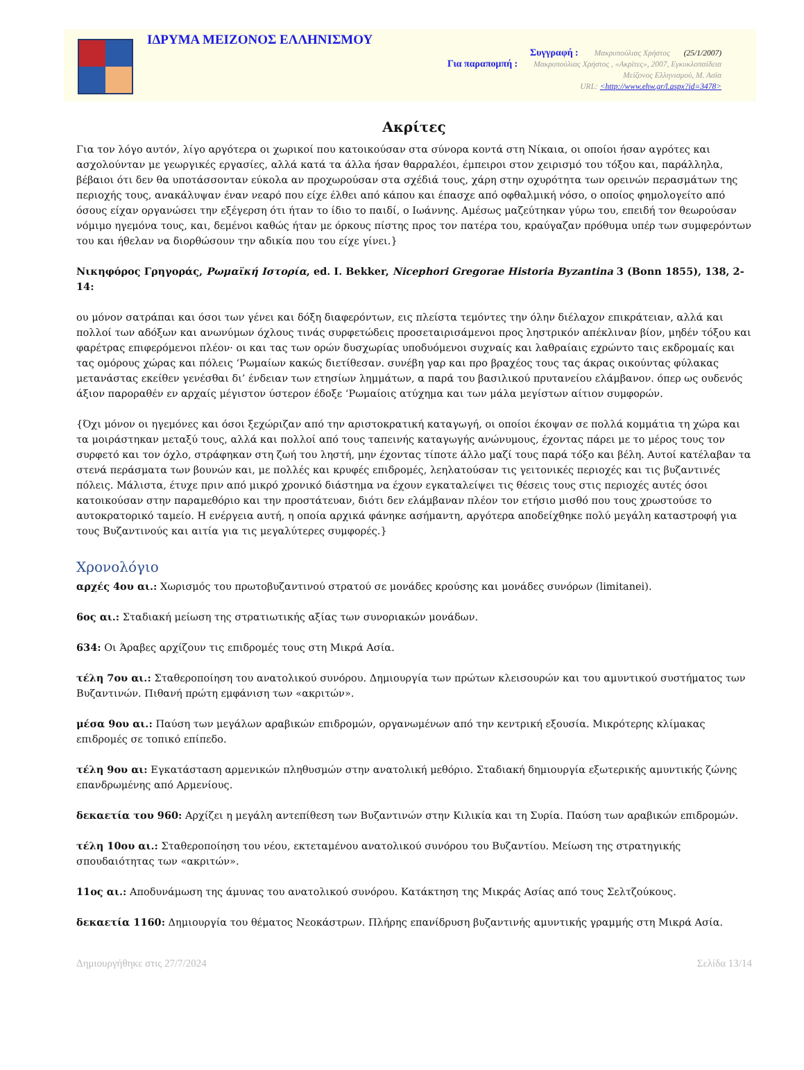ΙΔΡΥΜΑ ΜΕΙΖΟΝΟΣ ΕΛΛΗΝΙΣΜΟΥ
Συγγραφή : Μακρυπούλιας Χρήστος (25/1/2007)
Για παραπομπή : Μακρυπούλιας Χρήστος , «Ακρίτες», 2007, Εγκυκλοπαίδεια
Μείζονος Ελληνισμού, Μ. Ασία
URL: <http://www.ehw.gr/l.aspx?id=3478>
Ακρίτες
Για τον λόγο αυτόν, λίγο αργότερα οι χωρικοί που κατοικούσαν στα σύνορα κοντά στη Νίκαια, οι οποίοι ήσαν αγρότες και ασχολούνταν με γεωργικές εργασίες, αλλά κατά τα άλλα ήσαν θαρραλέοι, έμπειροι στον χειρισμό του τόξου και, παράλληλα, βέβαιοι ότι δεν θα υποτάσσονταν εύκολα αν προχωρούσαν στα σχέδιά τους, χάρη στην οχυρότητα των ορεινών περασμάτων της περιοχής τους, ανακάλυψαν έναν νεαρό που είχε έλθει από κάπου και έπασχε από οφθαλμική νόσο, ο οποίος φημολογείτο από όσους είχαν οργανώσει την εξέγερση ότι ήταν το ίδιο το παιδί, ο Ιωάννης. Αμέσως μαζεύτηκαν γύρω του, επειδή τον θεωρούσαν νόμιμο ηγεμόνα τους, και, δεμένοι καθώς ήταν με όρκους πίστης προς τον πατέρα του, κραύγαζαν πρόθυμα υπέρ των συμφερόντων του και ήθελαν να διορθώσουν την αδικία που του είχε γίνει.}
Νικηφόρος Γρηγοράς, Ρωμαϊκή Ιστορία, ed. I. Bekker, Nicephori Gregorae Historia Byzantina 3 (Bonn 1855), 138, 2-14:
ου μόνον σατράπαι και όσοι των γένει και δόξη διαφερόντων, εις πλείστα τεμόντες την όλην διέλαχον επικράτειαν, αλλά και πολλοί των αδόξων και ανωνύμων όχλους τινάς συρφετώδεις προσεταιρισάμενοι προς ληστρικόν απέκλιναν βίον, μηδέν τόξου και φαρέτρας επιφερόμενοι πλέον· οι και τας των ορών δυσχωρίας υποδυόμενοι συχναίς και λαθραίαις εχρώντο ταις εκδρομαίς και τας ομόρους χώρας και πόλεις ‘Ρωμαίων κακώς διετίθεσαν. συνέβη γαρ και προ βραχέος τους τας άκρας οικούντας φύλακας μετανάστας εκείθεν γενέσθαι δι’ ένδειαν των ετησίων λημμάτων, α παρά του βασιλικού πρυτανείου ελάμβανον. όπερ ως ουδενός άξιον παροραθέν εν αρχαίς μέγιστον ύστερον έδοξε ‘Ρωμαίοις ατύχημα και των μάλα μεγίστων αίτιον συμφορών.
{Όχι μόνον οι ηγεμόνες και όσοι ξεχώριζαν από την αριστοκρατική καταγωγή, οι οποίοι έκοψαν σε πολλά κομμάτια τη χώρα και τα μοιράστηκαν μεταξύ τους, αλλά και πολλοί από τους ταπεινής καταγωγής ανώνυμους, έχοντας πάρει με το μέρος τους τον συρφετό και τον όχλο, στράφηκαν στη ζωή του ληστή, μην έχοντας τίποτε άλλο μαζί τους παρά τόξο και βέλη. Αυτοί κατέλαβαν τα στενά περάσματα των βουνών και, με πολλές και κρυφές επιδρομές, λεηλατούσαν τις γειτονικές περιοχές και τις βυζαντινές πόλεις. Μάλιστα, έτυχε πριν από μικρό χρονικό διάστημα να έχουν εγκαταλείψει τις θέσεις τους στις περιοχές αυτές όσοι κατοικούσαν στην παραμεθόριο και την προστάτευαν, διότι δεν ελάμβαναν πλέον τον ετήσιο μισθό που τους χρωστούσε το αυτοκρατορικό ταμείο. Η ενέργεια αυτή, η οποία αρχικά φάνηκε ασήμαντη, αργότερα αποδείχθηκε πολύ μεγάλη καταστροφή για τους Βυζαντινούς και αιτία για τις μεγαλύτερες συμφορές.}
Χρονολόγιο
αρχές 4ου αι.: Χωρισμός του πρωτοβυζαντινού στρατού σε μονάδες κρούσης και μονάδες συνόρων (limitanei).
6ος αι.: Σταδιακή μείωση της στρατιωτικής αξίας των συνοριακών μονάδων.
634: Οι Άραβες αρχίζουν τις επιδρομές τους στη Μικρά Ασία.
τέλη 7ου αι.: Σταθεροποίηση του ανατολικού συνόρου. Δημιουργία των πρώτων κλεισουρών και του αμυντικού συστήματος των Βυζαντινών. Πιθανή πρώτη εμφάνιση των «ακριτών».
μέσα 9ου αι.: Παύση των μεγάλων αραβικών επιδρομών, οργανωμένων από την κεντρική εξουσία. Μικρότερης κλίμακας επιδρομές σε τοπικό επίπεδο.
τέλη 9ου αι: Εγκατάσταση αρμενικών πληθυσμών στην ανατολική μεθόριο. Σταδιακή δημιουργία εξωτερικής αμυντικής ζώνης επανδρωμένης από Αρμενίους.
δεκαετία του 960: Αρχίζει η μεγάλη αντεπίθεση των Βυζαντινών στην Κιλικία και τη Συρία. Παύση των αραβικών επιδρομών.
τέλη 10ου αι.: Σταθεροποίηση του νέου, εκτεταμένου ανατολικού συνόρου του Βυζαντίου. Μείωση της στρατηγικής σπουδαιότητας των «ακριτών».
11ος αι.: Αποδυνάμωση της άμυνας του ανατολικού συνόρου. Κατάκτηση της Μικράς Ασίας από τους Σελτζούκους.
δεκαετία 1160: Δημιουργία του θέματος Νεοκάστρων. Πλήρης επανίδρυση βυζαντινής αμυντικής γραμμής στη Μικρά Ασία.
Δημιουργήθηκε στις 27/7/2024 Σελίδα 13/14